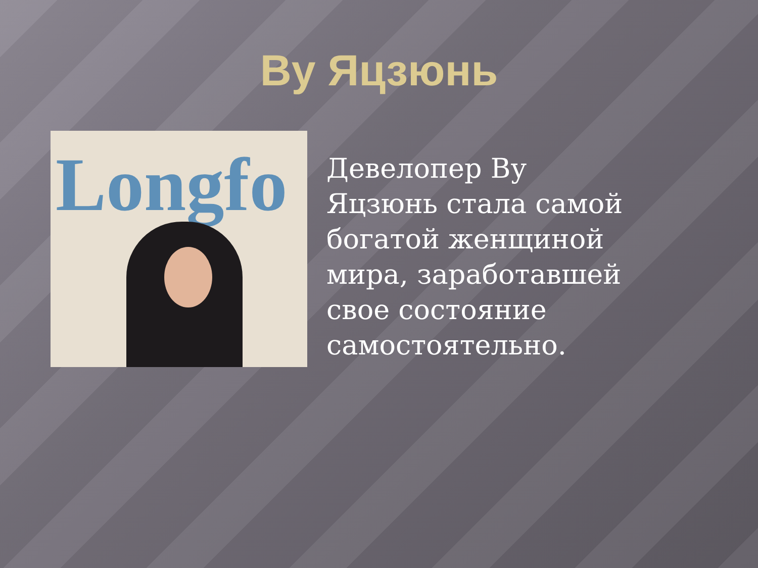Ву Яцзюнь
Longfo
Девелопер Ву Яцзюнь стала самой богатой женщиной мира, заработавшей свое состояние самостоятельно.